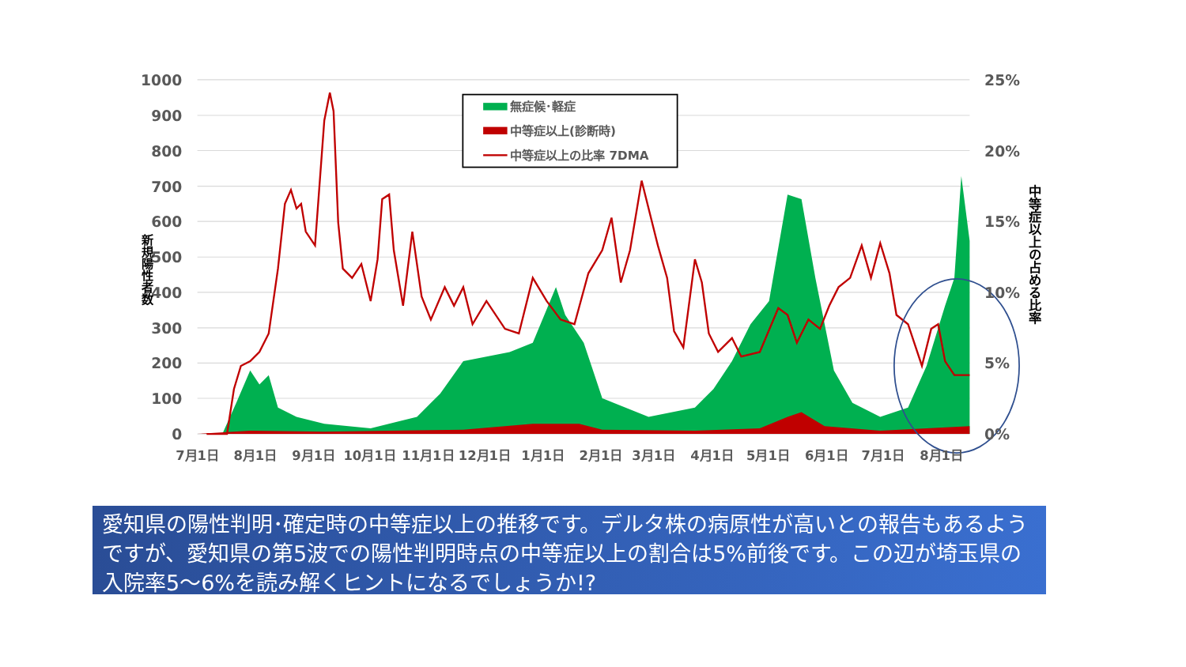1000
900
800
700
600
500
400
300
200
100
0
25%
20%
15%
10%
5%
0%
7月1日
8月1日
9月1日
10月1日
11月1日
12月1日
1月1日
2月1日
3月1日
4月1日
5月1日
6月1日
7月1日
8月1日
新規陽性者数
中等症以上の占める比率
無症候･軽症
中等症以上(診断時)
中等症以上の比率 7DMA
愛知県の陽性判明･確定時の中等症以上の推移です。デルタ株の病原性が高いとの報告もあるようですが、愛知県の第5波での陽性判明時点の中等症以上の割合は5%前後です。この辺が埼玉県の入院率5～6%を読み解くヒントになるでしょうか!?